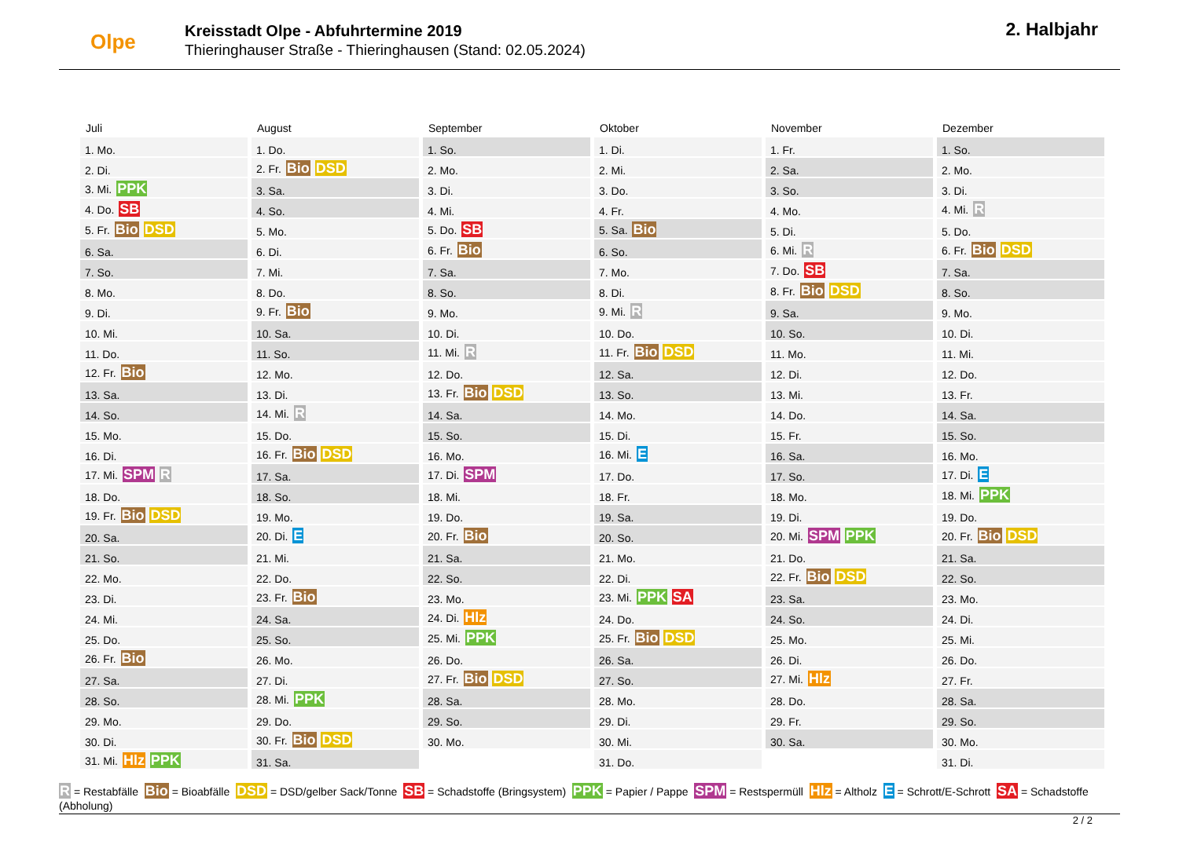Olpe
Kreisstadt Olpe - Abfuhrtermine 2019
Thieringhauser Straße - Thieringhausen (Stand: 02.05.2024)
2. Halbjahr
| Juli | August | September | Oktober | November | Dezember |
| --- | --- | --- | --- | --- | --- |
| 1. Mo. | 1. Do. | 1. So. | 1. Di. | 1. Fr. | 1. So. |
| 2. Di. | 2. Fr. Bio DSD | 2. Mo. | 2. Mi. | 2. Sa. | 2. Mo. |
| 3. Mi. PPK | 3. Sa. | 3. Di. | 3. Do. | 3. So. | 3. Di. |
| 4. Do. SB | 4. So. | 4. Mi. | 4. Fr. | 4. Mo. | 4. Mi. R |
| 5. Fr. Bio DSD | 5. Mo. | 5. Do. SB | 5. Sa. Bio | 5. Di. | 5. Do. |
| 6. Sa. | 6. Di. | 6. Fr. Bio | 6. So. | 6. Mi. R | 6. Fr. Bio DSD |
| 7. So. | 7. Mi. | 7. Sa. | 7. Mo. | 7. Do. SB | 7. Sa. |
| 8. Mo. | 8. Do. | 8. So. | 8. Di. | 8. Fr. Bio DSD | 8. So. |
| 9. Di. | 9. Fr. Bio | 9. Mo. | 9. Mi. R | 9. Sa. | 9. Mo. |
| 10. Mi. | 10. Sa. | 10. Di. | 10. Do. | 10. So. | 10. Di. |
| 11. Do. | 11. So. | 11. Mi. R | 11. Fr. Bio DSD | 11. Mo. | 11. Mi. |
| 12. Fr. Bio | 12. Mo. | 12. Do. | 12. Sa. | 12. Di. | 12. Do. |
| 13. Sa. | 13. Di. | 13. Fr. Bio DSD | 13. So. | 13. Mi. | 13. Fr. |
| 14. So. | 14. Mi. R | 14. Sa. | 14. Mo. | 14. Do. | 14. Sa. |
| 15. Mo. | 15. Do. | 15. So. | 15. Di. | 15. Fr. | 15. So. |
| 16. Di. | 16. Fr. Bio DSD | 16. Mo. | 16. Mi. E | 16. Sa. | 16. Mo. |
| 17. Mi. SPM R | 17. Sa. | 17. Di. SPM | 17. Do. | 17. So. | 17. Di. E |
| 18. Do. | 18. So. | 18. Mi. | 18. Fr. | 18. Mo. | 18. Mi. PPK |
| 19. Fr. Bio DSD | 19. Mo. | 19. Do. | 19. Sa. | 19. Di. | 19. Do. |
| 20. Sa. | 20. Di. E | 20. Fr. Bio | 20. So. | 20. Mi. SPM PPK | 20. Fr. Bio DSD |
| 21. So. | 21. Mi. | 21. Sa. | 21. Mo. | 21. Do. | 21. Sa. |
| 22. Mo. | 22. Do. | 22. So. | 22. Di. | 22. Fr. Bio DSD | 22. So. |
| 23. Di. | 23. Fr. Bio | 23. Mo. | 23. Mi. PPK SA | 23. Sa. | 23. Mo. |
| 24. Mi. | 24. Sa. | 24. Di. Hlz | 24. Do. | 24. So. | 24. Di. |
| 25. Do. | 25. So. | 25. Mi. PPK | 25. Fr. Bio DSD | 25. Mo. | 25. Mi. |
| 26. Fr. Bio | 26. Mo. | 26. Do. | 26. Sa. | 26. Di. | 26. Do. |
| 27. Sa. | 27. Di. | 27. Fr. Bio DSD | 27. So. | 27. Mi. Hlz | 27. Fr. |
| 28. So. | 28. Mi. PPK | 28. Sa. | 28. Mo. | 28. Do. | 28. Sa. |
| 29. Mo. | 29. Do. | 29. So. | 29. Di. | 29. Fr. | 29. So. |
| 30. Di. | 30. Fr. Bio DSD | 30. Mo. | 30. Mi. | 30. Sa. | 30. Mo. |
| 31. Mi. Hlz PPK | 31. Sa. | | 31. Do. | | 31. Di. |
R = Restabfälle Bio = Bioabfälle DSD = DSD/gelber Sack/Tonne SB = Schadstoffe (Bringsystem) PPK = Papier / Pappe SPM = Restspermüll Hlz = Altholz E = Schrott/E-Schrott SA = Schadstoffe (Abholung)
2 / 2